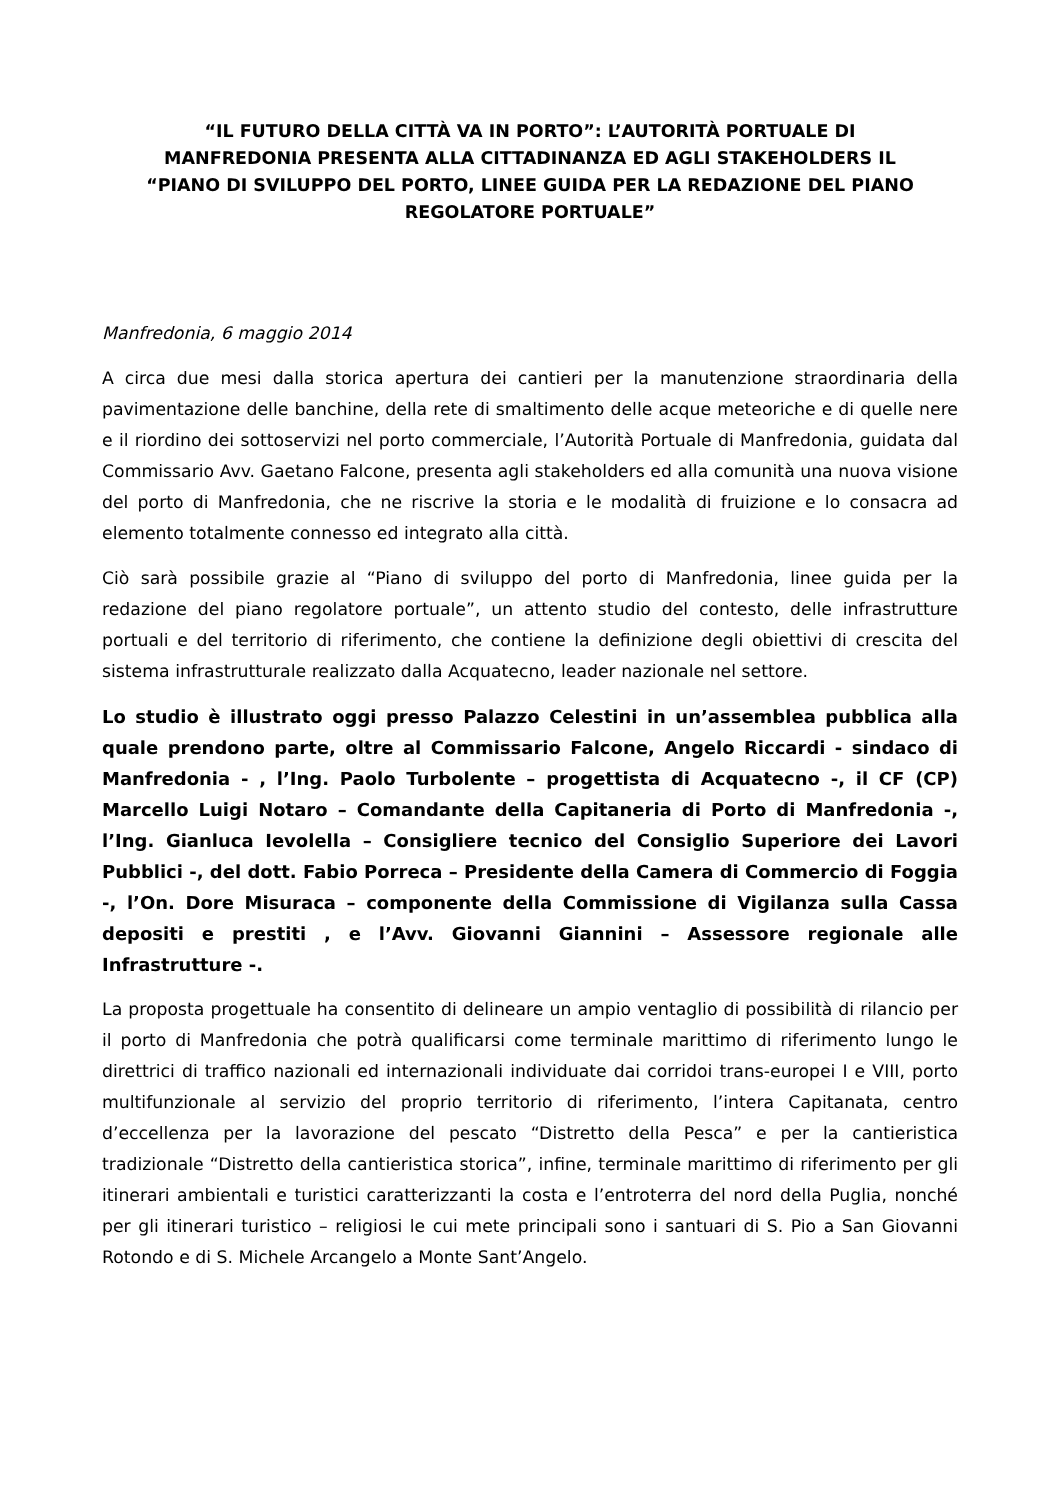“IL FUTURO DELLA CITTÀ VA IN PORTO”: L’AUTORITÀ PORTUALE DI MANFREDONIA PRESENTA ALLA CITTADINANZA ED AGLI STAKEHOLDERS IL “PIANO DI SVILUPPO DEL PORTO, LINEE GUIDA PER LA REDAZIONE DEL PIANO REGOLATORE PORTUALE”
Manfredonia, 6 maggio 2014
A circa due mesi dalla storica apertura dei cantieri per la manutenzione straordinaria della pavimentazione delle banchine, della rete di smaltimento delle acque meteoriche e di quelle nere e il riordino dei sottoservizi nel porto commerciale, l’Autorità Portuale di Manfredonia, guidata dal Commissario Avv. Gaetano Falcone, presenta agli stakeholders ed alla comunità una nuova visione del porto di Manfredonia, che ne riscrive la storia e le modalità di fruizione e lo consacra ad elemento totalmente connesso ed integrato alla città.
Ciò sarà possibile grazie al “Piano di sviluppo del porto di Manfredonia, linee guida per la redazione del piano regolatore portuale”, un attento studio del contesto, delle infrastrutture portuali e del territorio di riferimento, che contiene la definizione degli obiettivi di crescita del sistema infrastrutturale realizzato dalla Acquatecno, leader nazionale nel settore.
Lo studio è illustrato oggi presso Palazzo Celestini in un’assemblea pubblica alla quale prendono parte, oltre al Commissario Falcone, Angelo Riccardi - sindaco di Manfredonia - , l’Ing. Paolo Turbolente – progettista di Acquatecno -, il CF (CP) Marcello Luigi Notaro – Comandante della Capitaneria di Porto di Manfredonia -, l’Ing. Gianluca Ievolella – Consigliere tecnico del Consiglio Superiore dei Lavori Pubblici -, del dott. Fabio Porreca – Presidente della Camera di Commercio di Foggia -, l’On. Dore Misuraca – componente della Commissione di Vigilanza sulla Cassa depositi e prestiti , e l’Avv. Giovanni Giannini – Assessore regionale alle Infrastrutture -.
La proposta progettuale ha consentito di delineare un ampio ventaglio di possibilità di rilancio per il porto di Manfredonia che potrà qualificarsi come terminale marittimo di riferimento lungo le direttrici di traffico nazionali ed internazionali individuate dai corridoi trans-europei I e VIII, porto multifunzionale al servizio del proprio territorio di riferimento, l’intera Capitanata, centro d’eccellenza per la lavorazione del pescato “Distretto della Pesca” e per la cantieristica tradizionale “Distretto della cantieristica storica”, infine, terminale marittimo di riferimento per gli itinerari ambientali e turistici caratterizzanti la costa e l’entroterra del nord della Puglia, nonché per gli itinerari turistico – religiosi le cui mete principali sono i santuari di S. Pio a San Giovanni Rotondo e di S. Michele Arcangelo a Monte Sant’Angelo.